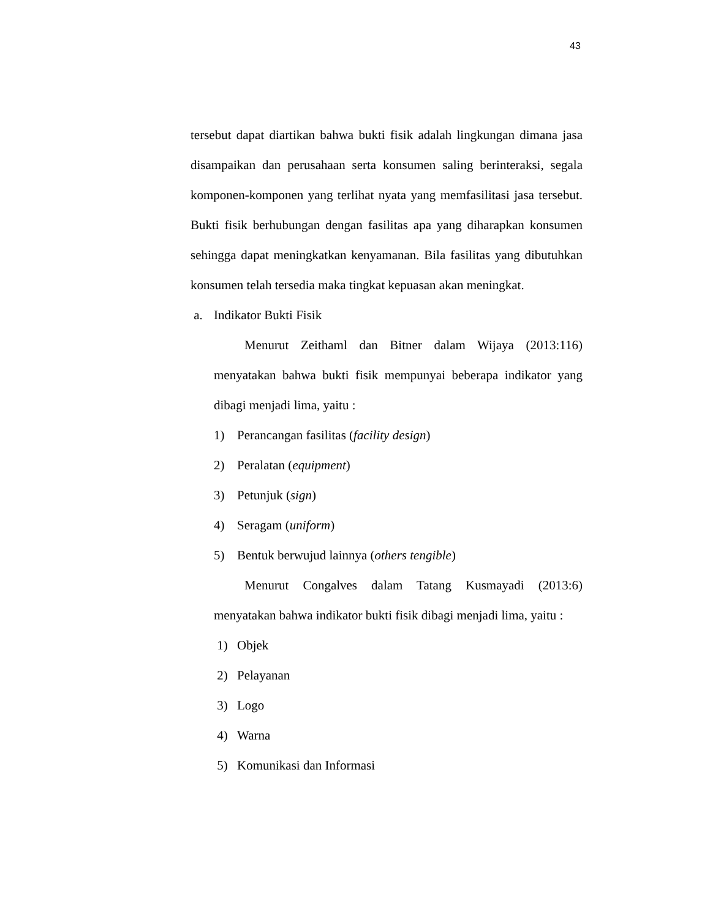43
tersebut dapat diartikan bahwa bukti fisik adalah lingkungan dimana jasa disampaikan dan perusahaan serta konsumen saling berinteraksi, segala komponen-komponen yang terlihat nyata yang memfasilitasi jasa tersebut. Bukti fisik berhubungan dengan fasilitas apa yang diharapkan konsumen sehingga dapat meningkatkan kenyamanan. Bila fasilitas yang dibutuhkan konsumen telah tersedia maka tingkat kepuasan akan meningkat.
a. Indikator Bukti Fisik
Menurut Zeithaml dan Bitner dalam Wijaya (2013:116) menyatakan bahwa bukti fisik mempunyai beberapa indikator yang dibagi menjadi lima, yaitu :
1) Perancangan fasilitas (facility design)
2) Peralatan (equipment)
3) Petunjuk (sign)
4) Seragam (uniform)
5) Bentuk berwujud lainnya (others tengible)
Menurut Congalves dalam Tatang Kusmayadi (2013:6) menyatakan bahwa indikator bukti fisik dibagi menjadi lima, yaitu :
1) Objek
2) Pelayanan
3) Logo
4) Warna
5) Komunikasi dan Informasi